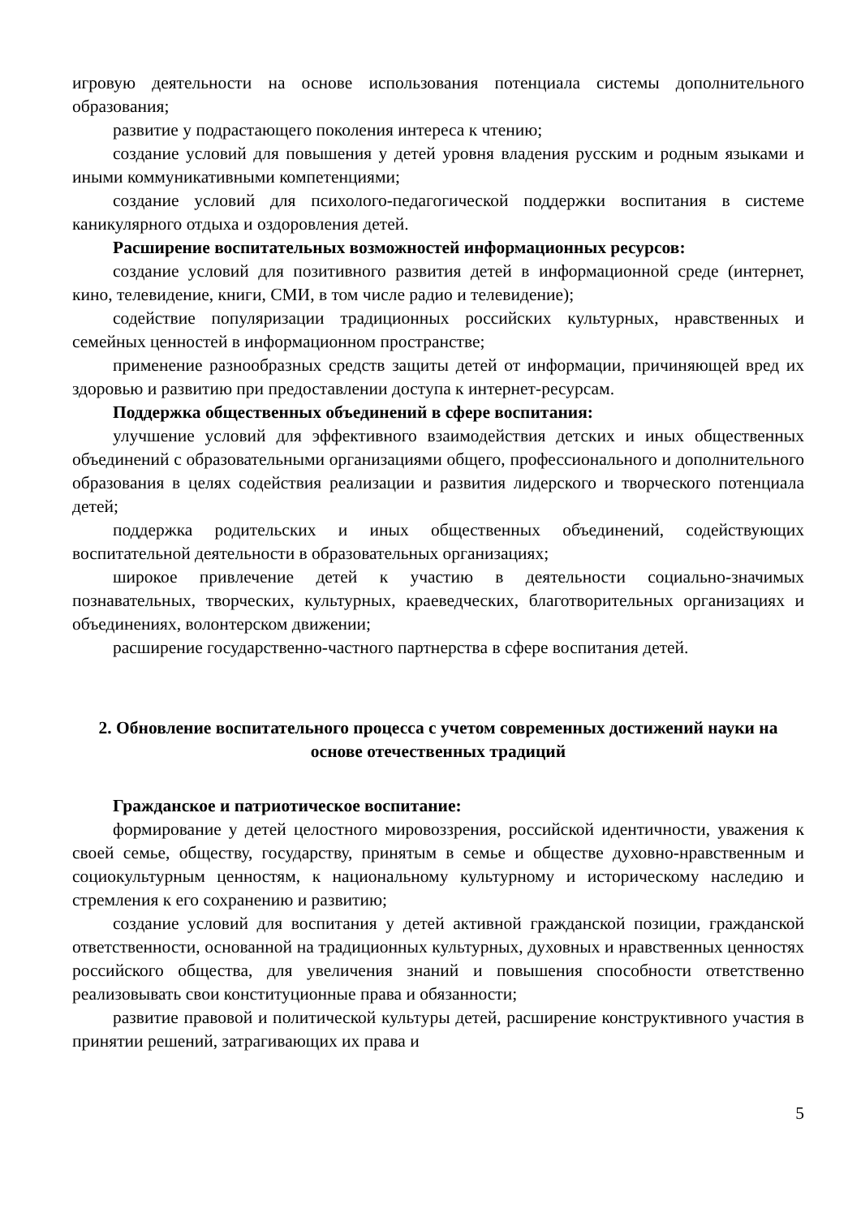игровую деятельности на основе использования потенциала системы дополнительного образования;
развитие у подрастающего поколения интереса к чтению;
создание условий для повышения у детей уровня владения русским и родным языками и иными коммуникативными компетенциями;
создание условий для психолого-педагогической поддержки воспитания в системе каникулярного отдыха и оздоровления детей.
Расширение воспитательных возможностей информационных ресурсов:
создание условий для позитивного развития детей в информационной среде (интернет, кино, телевидение, книги, СМИ, в том числе радио и телевидение);
содействие популяризации традиционных российских культурных, нравственных и семейных ценностей в информационном пространстве;
применение разнообразных средств защиты детей от информации, причиняющей вред их здоровью и развитию при предоставлении доступа к интернет-ресурсам.
Поддержка общественных объединений в сфере воспитания:
улучшение условий для эффективного взаимодействия детских и иных общественных объединений с образовательными организациями общего, профессионального и дополнительного образования в целях содействия реализации и развития лидерского и творческого потенциала детей;
поддержка родительских и иных общественных объединений, содействующих воспитательной деятельности в образовательных организациях;
широкое привлечение детей к участию в деятельности социально-значимых познавательных, творческих, культурных, краеведческих, благотворительных организациях и объединениях, волонтерском движении;
расширение государственно-частного партнерства в сфере воспитания детей.
2. Обновление воспитательного процесса с учетом современных достижений науки на основе отечественных традиций
Гражданское и патриотическое воспитание:
формирование у детей целостного мировоззрения, российской идентичности, уважения к своей семье, обществу, государству, принятым в семье и обществе духовно-нравственным и социокультурным ценностям, к национальному культурному и историческому наследию и стремления к его сохранению и развитию;
создание условий для воспитания у детей активной гражданской позиции, гражданской ответственности, основанной на традиционных культурных, духовных и нравственных ценностях российского общества, для увеличения знаний и повышения способности ответственно реализовывать свои конституционные права и обязанности;
развитие правовой и политической культуры детей, расширение конструктивного участия в принятии решений, затрагивающих их права и
5